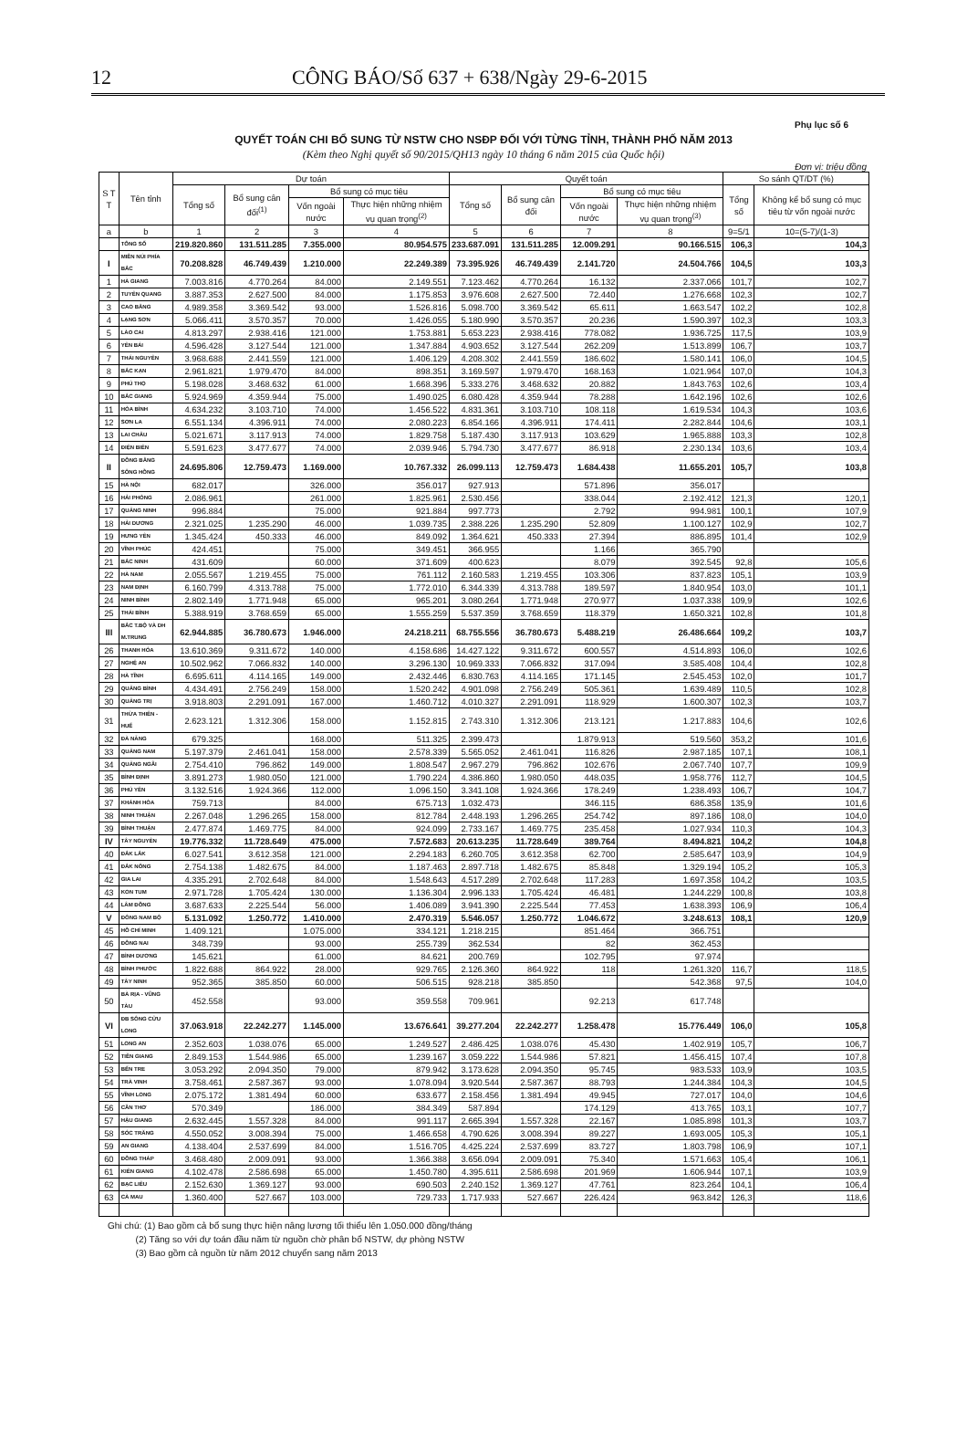12 CÔNG BÁO/Số 637 + 638/Ngày 29-6-2015
Phụ lục số 6
QUYẾT TOÁN CHI BỔ SUNG TỪ NSTW CHO NSĐP ĐỐI VỚI TỪNG TỈNH, THÀNH PHỐ NĂM 2013
(Kèm theo Nghị quyết số 90/2015/QH13 ngày 10 tháng 6 năm 2015 của Quốc hội)
Đơn vị: triệu đồng
| S T T | Tên tỉnh | Dự toán | | | | Quyết toán | | | | So sánh QT/DT (%) | |
| --- | --- | --- | --- | --- | --- | --- | --- | --- | --- | --- | --- |
| | | Tổng số | Bổ sung cân đối<sup>(1)</sup> | Bổ sung có mục tiêu | | Tổng số | Bổ sung cân đối | Bổ sung có mục tiêu | | Tổng số | Không kể bổ sung có mục tiêu từ vốn ngoài nước |
| | | | | Vốn ngoài nước | Thực hiện những nhiệm vụ quan trọng<sup>(2)</sup> | | | Vốn ngoài nước | Thực hiện những nhiệm vụ quan trọng<sup>(3)</sup> | | |
| a | b | 1 | 2 | 3 | 4 | 5 | 6 | 7 | 8 | 9=5/1 | 10=(5-7)/(1-3) |
| | TỔNG SỐ | 219.820.860 | 131.511.285 | 7.355.000 | 80.954.575 | 233.687.091 | 131.511.285 | 12.009.291 | 90.166.515 | 106,3 | 104,3 |
| I | MIỀN NÚI PHÍA BẮC | 70.208.828 | 46.749.439 | 1.210.000 | 22.249.389 | 73.395.926 | 46.749.439 | 2.141.720 | 24.504.766 | 104,5 | 103,3 |
| 1 | HÀ GIANG | 7.003.816 | 4.770.264 | 84.000 | 2.149.551 | 7.123.462 | 4.770.264 | 16.132 | 2.337.066 | 101,7 | 102,7 |
| 2 | TUYÊN QUANG | 3.887.353 | 2.627.500 | 84.000 | 1.175.853 | 3.976.608 | 2.627.500 | 72.440 | 1.276.668 | 102,3 | 102,7 |
| 3 | CAO BẰNG | 4.989.358 | 3.369.542 | 93.000 | 1.526.816 | 5.098.700 | 3.369.542 | 65.611 | 1.663.547 | 102,2 | 102,8 |
| 4 | LẠNG SƠN | 5.066.411 | 3.570.357 | 70.000 | 1.426.055 | 5.180.990 | 3.570.357 | 20.236 | 1.590.397 | 102,3 | 103,3 |
| 5 | LÀO CAI | 4.813.297 | 2.938.416 | 121.000 | 1.753.881 | 5.653.223 | 2.938.416 | 778.082 | 1.936.725 | 117,5 | 103,9 |
| 6 | YÊN BÁI | 4.596.428 | 3.127.544 | 121.000 | 1.347.884 | 4.903.652 | 3.127.544 | 262.209 | 1.513.899 | 106,7 | 103,7 |
| 7 | THÁI NGUYÊN | 3.968.688 | 2.441.559 | 121.000 | 1.406.129 | 4.208.302 | 2.441.559 | 186.602 | 1.580.141 | 106,0 | 104,5 |
| 8 | BẮC KẠN | 2.961.821 | 1.979.470 | 84.000 | 898.351 | 3.169.597 | 1.979.470 | 168.163 | 1.021.964 | 107,0 | 104,3 |
| 9 | PHÚ THỌ | 5.198.028 | 3.468.632 | 61.000 | 1.668.396 | 5.333.276 | 3.468.632 | 20.882 | 1.843.763 | 102,6 | 103,4 |
| 10 | BẮC GIANG | 5.924.969 | 4.359.944 | 75.000 | 1.490.025 | 6.080.428 | 4.359.944 | 78.288 | 1.642.196 | 102,6 | 102,6 |
| 11 | HÒA BÌNH | 4.634.232 | 3.103.710 | 74.000 | 1.456.522 | 4.831.361 | 3.103.710 | 108.118 | 1.619.534 | 104,3 | 103,6 |
| 12 | SƠN LA | 6.551.134 | 4.396.911 | 74.000 | 2.080.223 | 6.854.166 | 4.396.911 | 174.411 | 2.282.844 | 104,6 | 103,1 |
| 13 | LAI CHÂU | 5.021.671 | 3.117.913 | 74.000 | 1.829.758 | 5.187.430 | 3.117.913 | 103.629 | 1.965.888 | 103,3 | 102,8 |
| 14 | ĐIỆN BIÊN | 5.591.623 | 3.477.677 | 74.000 | 2.039.946 | 5.794.730 | 3.477.677 | 86.918 | 2.230.134 | 103,6 | 103,4 |
| II | ĐỒNG BẰNG SÔNG HỒNG | 24.695.806 | 12.759.473 | 1.169.000 | 10.767.332 | 26.099.113 | 12.759.473 | 1.684.438 | 11.655.201 | 105,7 | 103,8 |
| 15 | HÀ NỘI | 682.017 | | 326.000 | 356.017 | 927.913 | | 571.896 | 356.017 | | |
| 16 | HẢI PHÒNG | 2.086.961 | | 261.000 | 1.825.961 | 2.530.456 | | 338.044 | 2.192.412 | 121,3 | 120,1 |
| 17 | QUẢNG NINH | 996.884 | | 75.000 | 921.884 | 997.773 | | 2.792 | 994.981 | 100,1 | 107,9 |
| 18 | HẢI DƯƠNG | 2.321.025 | 1.235.290 | 46.000 | 1.039.735 | 2.388.226 | 1.235.290 | 52.809 | 1.100.127 | 102,9 | 102,7 |
| 19 | HƯNG YÊN | 1.345.424 | 450.333 | 46.000 | 849.092 | 1.364.621 | 450.333 | 27.394 | 886.895 | 101,4 | 102,9 |
| 20 | VĨNH PHÚC | 424.451 | | 75.000 | 349.451 | 366.955 | | 1.166 | 365.790 | | |
| 21 | BẮC NINH | 431.609 | | 60.000 | 371.609 | 400.623 | | 8.079 | 392.545 | 92,8 | 105,6 |
| 22 | HÀ NAM | 2.055.567 | 1.219.455 | 75.000 | 761.112 | 2.160.583 | 1.219.455 | 103.306 | 837.823 | 105,1 | 103,9 |
| 23 | NAM ĐỊNH | 6.160.799 | 4.313.788 | 75.000 | 1.772.010 | 6.344.339 | 4.313.788 | 189.597 | 1.840.954 | 103,0 | 101,1 |
| 24 | NINH BÌNH | 2.802.149 | 1.771.948 | 65.000 | 965.201 | 3.080.264 | 1.771.948 | 270.977 | 1.037.338 | 109,9 | 102,6 |
| 25 | THÁI BÌNH | 5.388.919 | 3.768.659 | 65.000 | 1.555.259 | 5.537.359 | 3.768.659 | 118.379 | 1.650.321 | 102,8 | 101,8 |
| III | BẮC T.BỘ VÀ DH M.TRUNG | 62.944.885 | 36.780.673 | 1.946.000 | 24.218.211 | 68.755.556 | 36.780.673 | 5.488.219 | 26.486.664 | 109,2 | 103,7 |
| 26 | THANH HÓA | 13.610.369 | 9.311.672 | 140.000 | 4.158.686 | 14.427.122 | 9.311.672 | 600.557 | 4.514.893 | 106,0 | 102,6 |
| 27 | NGHỆ AN | 10.502.962 | 7.066.832 | 140.000 | 3.296.130 | 10.969.333 | 7.066.832 | 317.094 | 3.585.408 | 104,4 | 102,8 |
| 28 | HÀ TĨNH | 6.695.611 | 4.114.165 | 149.000 | 2.432.446 | 6.830.763 | 4.114.165 | 171.145 | 2.545.453 | 102,0 | 101,7 |
| 29 | QUẢNG BÌNH | 4.434.491 | 2.756.249 | 158.000 | 1.520.242 | 4.901.098 | 2.756.249 | 505.361 | 1.639.489 | 110,5 | 102,8 |
| 30 | QUẢNG TRỊ | 3.918.803 | 2.291.091 | 167.000 | 1.460.712 | 4.010.327 | 2.291.091 | 118.929 | 1.600.307 | 102,3 | 103,7 |
| 31 | THỪA THIÊN - HUẾ | 2.623.121 | 1.312.306 | 158.000 | 1.152.815 | 2.743.310 | 1.312.306 | 213.121 | 1.217.883 | 104,6 | 102,6 |
| 32 | ĐÀ NẴNG | 679.325 | | 168.000 | 511.325 | 2.399.473 | | 1.879.913 | 519.560 | 353,2 | 101,6 |
| 33 | QUẢNG NAM | 5.197.379 | 2.461.041 | 158.000 | 2.578.339 | 5.565.052 | 2.461.041 | 116.826 | 2.987.185 | 107,1 | 108,1 |
| 34 | QUẢNG NGÃI | 2.754.410 | 796.862 | 149.000 | 1.808.547 | 2.967.279 | 796.862 | 102.676 | 2.067.740 | 107,7 | 109,9 |
| 35 | BÌNH ĐỊNH | 3.891.273 | 1.980.050 | 121.000 | 1.790.224 | 4.386.860 | 1.980.050 | 448.035 | 1.958.776 | 112,7 | 104,5 |
| 36 | PHÚ YÊN | 3.132.516 | 1.924.366 | 112.000 | 1.096.150 | 3.341.108 | 1.924.366 | 178.249 | 1.238.493 | 106,7 | 104,7 |
| 37 | KHÁNH HÒA | 759.713 | | 84.000 | 675.713 | 1.032.473 | | 346.115 | 686.358 | 135,9 | 101,6 |
| 38 | NINH THUẬN | 2.267.048 | 1.296.265 | 158.000 | 812.784 | 2.448.193 | 1.296.265 | 254.742 | 897.186 | 108,0 | 104,0 |
| 39 | BÌNH THUẬN | 2.477.874 | 1.469.775 | 84.000 | 924.099 | 2.733.167 | 1.469.775 | 235.458 | 1.027.934 | 110,3 | 104,3 |
| IV | TÂY NGUYÊN | 19.776.332 | 11.728.649 | 475.000 | 7.572.683 | 20.613.235 | 11.728.649 | 389.764 | 8.494.821 | 104,2 | 104,8 |
| 40 | ĐẮK LẮK | 6.027.541 | 3.612.358 | 121.000 | 2.294.183 | 6.260.705 | 3.612.358 | 62.700 | 2.585.647 | 103,9 | 104,9 |
| 41 | ĐẮK NÔNG | 2.754.138 | 1.482.675 | 84.000 | 1.187.463 | 2.897.718 | 1.482.675 | 85.848 | 1.329.194 | 105,2 | 105,3 |
| 42 | GIA LAI | 4.335.291 | 2.702.648 | 84.000 | 1.548.643 | 4.517.289 | 2.702.648 | 117.283 | 1.697.358 | 104,2 | 103,5 |
| 43 | KON TUM | 2.971.728 | 1.705.424 | 130.000 | 1.136.304 | 2.996.133 | 1.705.424 | 46.481 | 1.244.229 | 100,8 | 103,8 |
| 44 | LÂM ĐỒNG | 3.687.633 | 2.225.544 | 56.000 | 1.406.089 | 3.941.390 | 2.225.544 | 77.453 | 1.638.393 | 106,9 | 106,4 |
| V | ĐÔNG NAM BỘ | 5.131.092 | 1.250.772 | 1.410.000 | 2.470.319 | 5.546.057 | 1.250.772 | 1.046.672 | 3.248.613 | 108,1 | 120,9 |
| 45 | HỒ CHÍ MINH | 1.409.121 | | 1.075.000 | 334.121 | 1.218.215 | | 851.464 | 366.751 | | |
| 46 | ĐỒNG NAI | 348.739 | | 93.000 | 255.739 | 362.534 | | 82 | 362.453 | | |
| 47 | BÌNH DƯƠNG | 145.621 | | 61.000 | 84.621 | 200.769 | | 102.795 | 97.974 | | |
| 48 | BÌNH PHƯỚC | 1.822.688 | 864.922 | 28.000 | 929.765 | 2.126.360 | 864.922 | 118 | 1.261.320 | 116,7 | 118,5 |
| 49 | TÂY NINH | 952.365 | 385.850 | 60.000 | 506.515 | 928.218 | 385.850 | | 542.368 | 97,5 | 104,0 |
| 50 | BÀ RỊA - VŨNG TÀU | 452.558 | | 93.000 | 359.558 | 709.961 | | 92.213 | 617.748 | | |
| VI | ĐB SÔNG CỬU LONG | 37.063.918 | 22.242.277 | 1.145.000 | 13.676.641 | 39.277.204 | 22.242.277 | 1.258.478 | 15.776.449 | 106,0 | 105,8 |
| 51 | LONG AN | 2.352.603 | 1.038.076 | 65.000 | 1.249.527 | 2.486.425 | 1.038.076 | 45.430 | 1.402.919 | 105,7 | 106,7 |
| 52 | TIỀN GIANG | 2.849.153 | 1.544.986 | 65.000 | 1.239.167 | 3.059.222 | 1.544.986 | 57.821 | 1.456.415 | 107,4 | 107,8 |
| 53 | BẾN TRE | 3.053.292 | 2.094.350 | 79.000 | 879.942 | 3.173.628 | 2.094.350 | 95.745 | 983.533 | 103,9 | 103,5 |
| 54 | TRÀ VINH | 3.758.461 | 2.587.367 | 93.000 | 1.078.094 | 3.920.544 | 2.587.367 | 88.793 | 1.244.384 | 104,3 | 104,5 |
| 55 | VĨNH LONG | 2.075.172 | 1.381.494 | 60.000 | 633.677 | 2.158.456 | 1.381.494 | 49.945 | 727.017 | 104,0 | 104,6 |
| 56 | CẦN THƠ | 570.349 | | 186.000 | 384.349 | 587.894 | | 174.129 | 413.765 | 103,1 | 107,7 |
| 57 | HẬU GIANG | 2.632.445 | 1.557.328 | 84.000 | 991.117 | 2.665.394 | 1.557.328 | 22.167 | 1.085.898 | 101,3 | 103,7 |
| 58 | SÓC TRĂNG | 4.550.052 | 3.008.394 | 75.000 | 1.466.658 | 4.790.626 | 3.008.394 | 89.227 | 1.693.005 | 105,3 | 105,1 |
| 59 | AN GIANG | 4.138.404 | 2.537.699 | 84.000 | 1.516.705 | 4.425.224 | 2.537.699 | 83.727 | 1.803.798 | 106,9 | 107,1 |
| 60 | ĐỒNG THÁP | 3.468.480 | 2.009.091 | 93.000 | 1.366.388 | 3.656.094 | 2.009.091 | 75.340 | 1.571.663 | 105,4 | 106,1 |
| 61 | KIÊN GIANG | 4.102.478 | 2.586.698 | 65.000 | 1.450.780 | 4.395.611 | 2.586.698 | 201.969 | 1.606.944 | 107,1 | 103,9 |
| 62 | BẠC LIÊU | 2.152.630 | 1.369.127 | 93.000 | 690.503 | 2.240.152 | 1.369.127 | 47.761 | 823.264 | 104,1 | 106,4 |
| 63 | CÀ MAU | 1.360.400 | 527.667 | 103.000 | 729.733 | 1.717.933 | 527.667 | 226.424 | 963.842 | 126,3 | 118,6 |
Ghi chú: (1) Bao gồm cả bổ sung thực hiện nâng lương tối thiểu lên 1.050.000 đồng/tháng
(2) Tăng so với dự toán đầu năm từ nguồn chờ phân bổ NSTW, dự phòng NSTW
(3) Bao gồm cả nguồn từ năm 2012 chuyển sang năm 2013